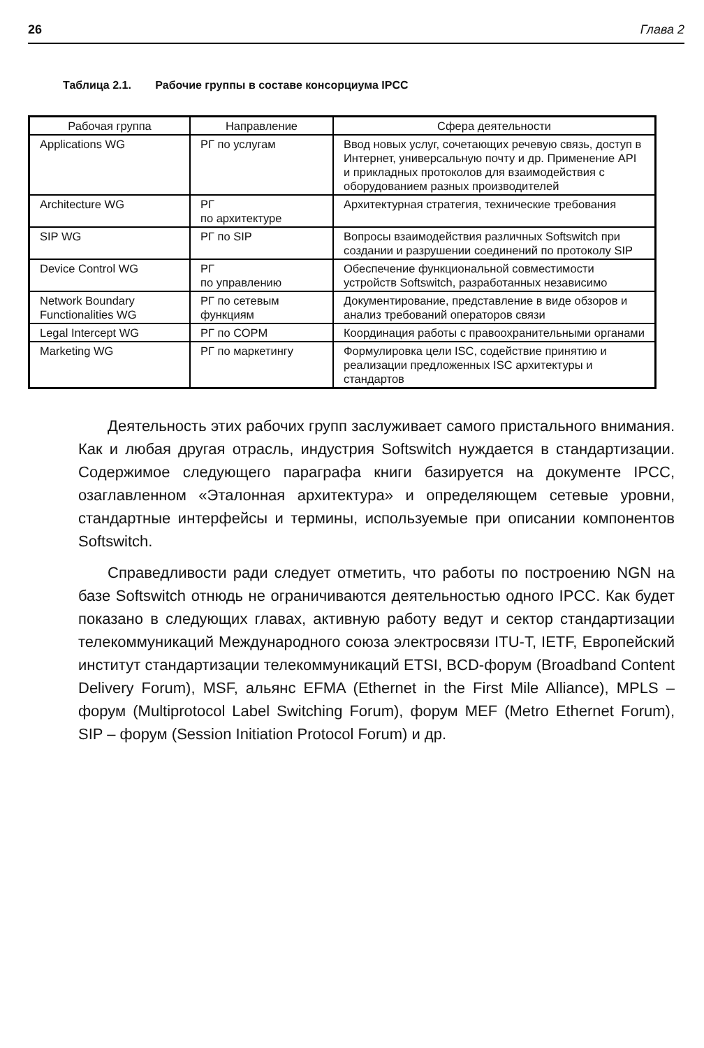26 Глава 2
Таблица 2.1. Рабочие группы в составе консорциума IPCC
| Рабочая группа | Направление | Сфера деятельности |
| --- | --- | --- |
| Applications WG | РГ по услугам | Ввод новых услуг, сочетающих речевую связь, доступ в Интернет, универсальную почту и др. Применение API и прикладных протоколов для взаимодействия с оборудованием разных производителей |
| Architecture WG | РГ по архитектуре | Архитектурная стратегия, технические требования |
| SIP WG | РГ по SIP | Вопросы взаимодействия различных Softswitch при создании и разрушении соединений по протоколу SIP |
| Device Control WG | РГ по управлению | Обеспечение функциональной совместимости устройств Softswitch, разработанных независимо |
| Network Boundary Functionalities WG | РГ по сетевым функциям | Документирование, представление в виде обзоров и анализ требований операторов связи |
| Legal Intercept WG | РГ по СОРМ | Координация работы с правоохранительными органами |
| Marketing WG | РГ по маркетингу | Формулировка цели ISC, содействие принятию и реализации предложенных ISC архитектуры и стандартов |
Деятельность этих рабочих групп заслуживает самого пристального внимания. Как и любая другая отрасль, индустрия Softswitch нуждается в стандартизации. Содержимое следующего параграфа книги базируется на документе IPCC, озаглавленном «Эталонная архитектура» и определяющем сетевые уровни, стандартные интерфейсы и термины, используемые при описании компонентов Softswitch.
Справедливости ради следует отметить, что работы по построению NGN на базе Softswitch отнюдь не ограничиваются деятельностью одного IPCC. Как будет показано в следующих главах, активную работу ведут и сектор стандартизации телекоммуникаций Международного союза электросвязи ITU-T, IETF, Европейский институт стандартизации телекоммуникаций ETSI, BCD-форум (Broadband Content Delivery Forum), MSF, альянс EFMA (Ethernet in the First Mile Alliance), MPLS – форум (Multiprotocol Label Switching Forum), форум MEF (Metro Ethernet Forum), SIP – форум (Session Initiation Protocol Forum) и др.